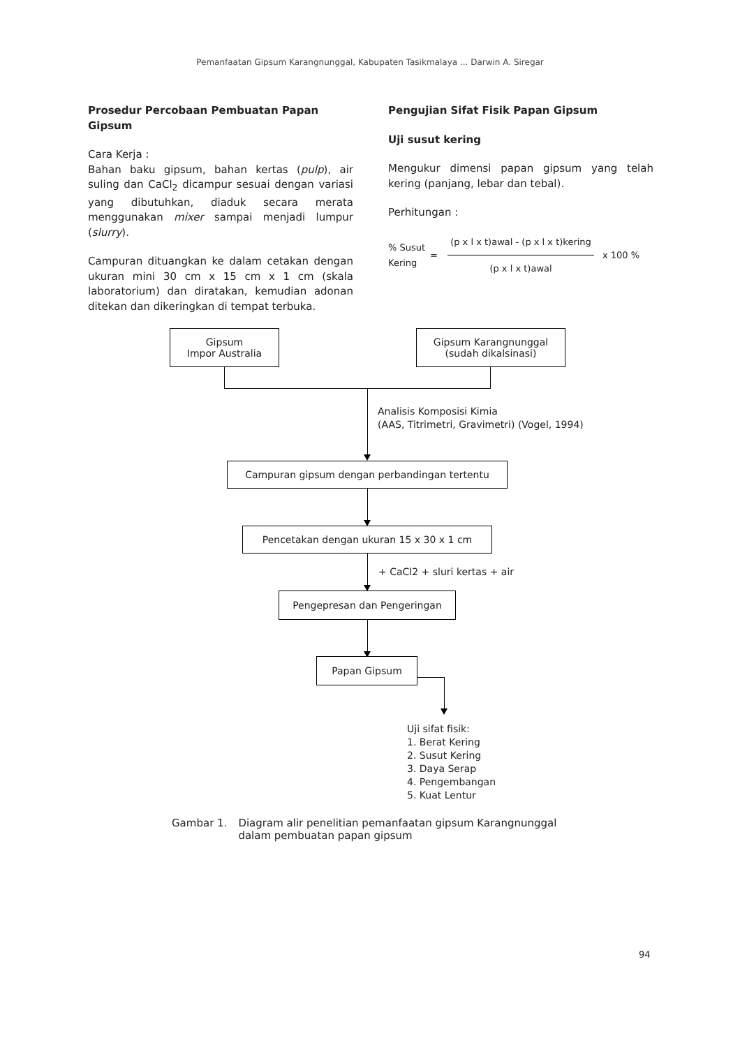Pemanfaatan Gipsum Karangnunggal, Kabupaten Tasikmalaya ... Darwin A. Siregar
Prosedur Percobaan Pembuatan Papan Gipsum
Cara Kerja :
Bahan baku gipsum, bahan kertas (pulp), air suling dan CaCl<sub>2</sub> dicampur sesuai dengan variasi yang dibutuhkan, diaduk secara merata menggunakan mixer sampai menjadi lumpur (slurry).
Campuran dituangkan ke dalam cetakan dengan ukuran mini 30 cm x 15 cm x 1 cm (skala laboratorium) dan diratakan, kemudian adonan ditekan dan dikeringkan di tempat terbuka.
Pengujian Sifat Fisik Papan Gipsum
Uji susut kering
Mengukur dimensi papan gipsum yang telah kering (panjang, lebar dan tebal).
Perhitungan :
% Susut Kering = (p x l x t)awal - (p x l x t)kering (p x l x t)awal x 100 %
Gipsum
Impor Australia
Gipsum Karangnunggal
(sudah dikalsinasi)
Analisis Komposisi Kimia
(AAS, Titrimetri, Gravimetri) (Vogel, 1994)
Campuran gipsum dengan perbandingan tertentu
Pencetakan dengan ukuran 15 x 30 x 1 cm
+ CaCl2 + sluri kertas + air
Pengepresan dan Pengeringan
Papan Gipsum
Uji sifat fisik:
1. Berat Kering
2. Susut Kering
3. Daya Serap
4. Pengembangan
5. Kuat Lentur
Gambar 1. Diagram alir penelitian pemanfaatan gipsum Karangnunggal
dalam pembuatan papan gipsum
94